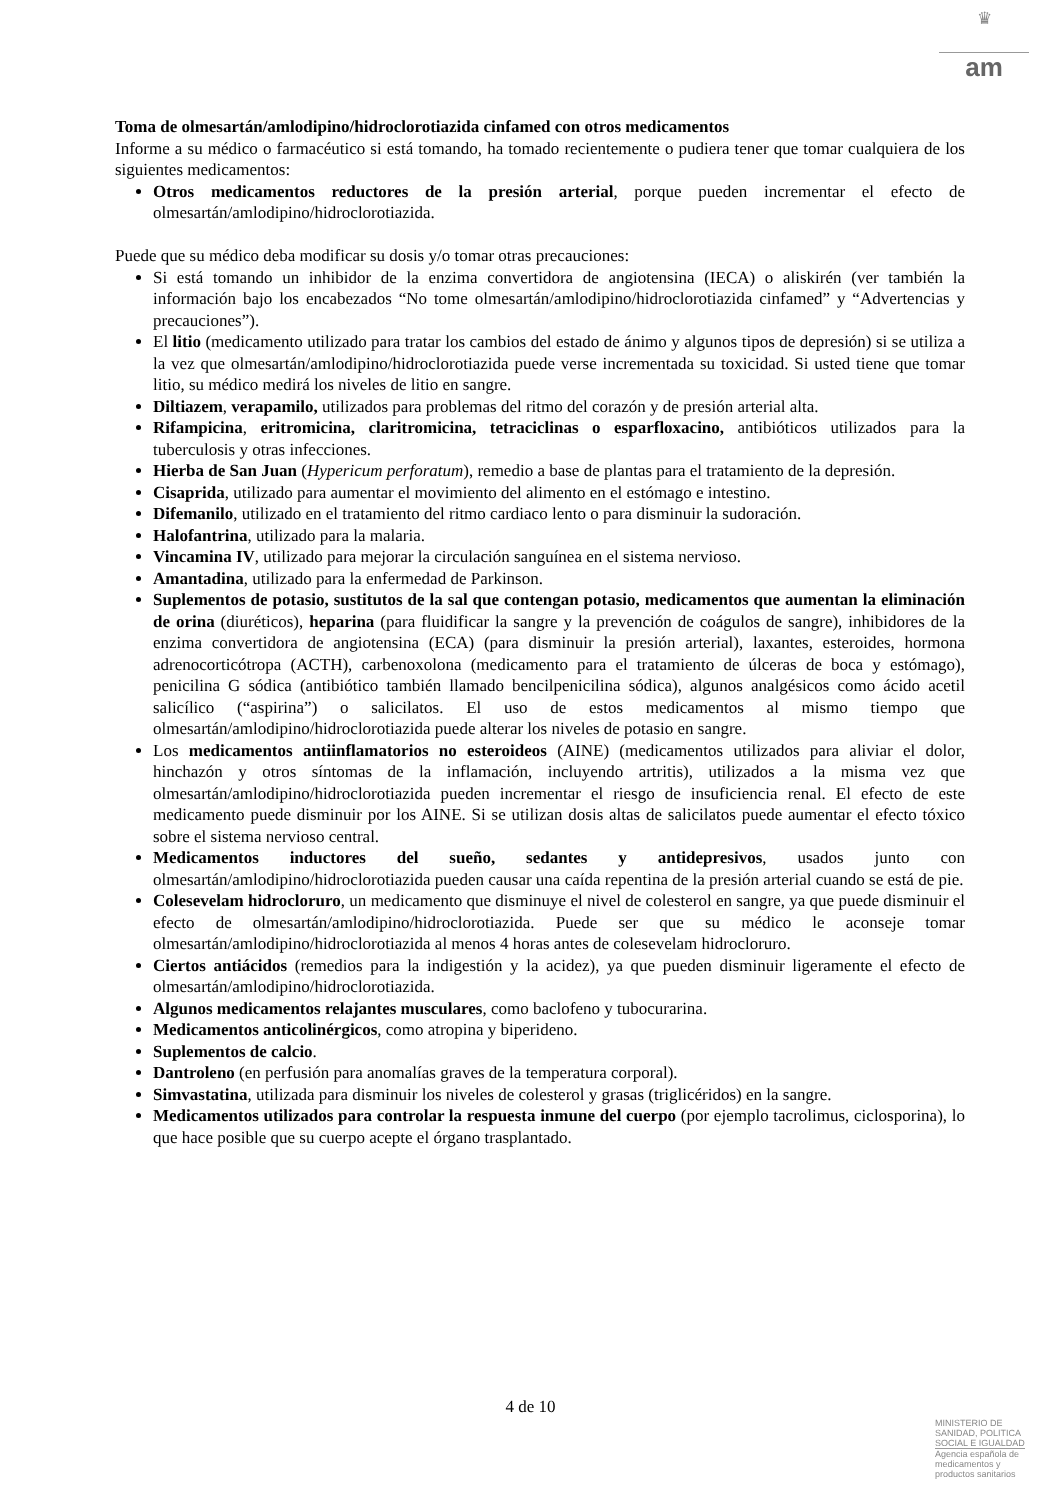♛
am
Toma de olmesartán/amlodipino/hidroclorotiazida cinfamed con otros medicamentos
Informe a su médico o farmacéutico si está tomando, ha tomado recientemente o pudiera tener que tomar cualquiera de los siguientes medicamentos:
Otros medicamentos reductores de la presión arterial, porque pueden incrementar el efecto de olmesartán/amlodipino/hidroclorotiazida.
Puede que su médico deba modificar su dosis y/o tomar otras precauciones:
Si está tomando un inhibidor de la enzima convertidora de angiotensina (IECA) o aliskirén (ver también la información bajo los encabezados “No tome olmesartán/amlodipino/hidroclorotiazida cinfamed” y “Advertencias y precauciones”).
El litio (medicamento utilizado para tratar los cambios del estado de ánimo y algunos tipos de depresión) si se utiliza a la vez que olmesartán/amlodipino/hidroclorotiazida puede verse incrementada su toxicidad. Si usted tiene que tomar litio, su médico medirá los niveles de litio en sangre.
Diltiazem, verapamilo, utilizados para problemas del ritmo del corazón y de presión arterial alta.
Rifampicina, eritromicina, claritromicina, tetraciclinas o esparfloxacino, antibióticos utilizados para la tuberculosis y otras infecciones.
Hierba de San Juan (Hypericum perforatum), remedio a base de plantas para el tratamiento de la depresión.
Cisaprida, utilizado para aumentar el movimiento del alimento en el estómago e intestino.
Difemanilo, utilizado en el tratamiento del ritmo cardiaco lento o para disminuir la sudoración.
Halofantrina, utilizado para la malaria.
Vincamina IV, utilizado para mejorar la circulación sanguínea en el sistema nervioso.
Amantadina, utilizado para la enfermedad de Parkinson.
Suplementos de potasio, sustitutos de la sal que contengan potasio, medicamentos que aumentan la eliminación de orina (diuréticos), heparina (para fluidificar la sangre y la prevención de coágulos de sangre), inhibidores de la enzima convertidora de angiotensina (ECA) (para disminuir la presión arterial), laxantes, esteroides, hormona adrenocorticótropa (ACTH), carbenoxolona (medicamento para el tratamiento de úlceras de boca y estómago), penicilina G sódica (antibiótico también llamado bencilpenicilina sódica), algunos analgésicos como ácido acetil salicílico (“aspirina”) o salicilatos. El uso de estos medicamentos al mismo tiempo que olmesartán/amlodipino/hidroclorotiazida puede alterar los niveles de potasio en sangre.
Los medicamentos antiinflamatorios no esteroideos (AINE) (medicamentos utilizados para aliviar el dolor, hinchazón y otros síntomas de la inflamación, incluyendo artritis), utilizados a la misma vez que olmesartán/amlodipino/hidroclorotiazida pueden incrementar el riesgo de insuficiencia renal. El efecto de este medicamento puede disminuir por los AINE. Si se utilizan dosis altas de salicilatos puede aumentar el efecto tóxico sobre el sistema nervioso central.
Medicamentos inductores del sueño, sedantes y antidepresivos, usados junto con olmesartán/amlodipino/hidroclorotiazida pueden causar una caída repentina de la presión arterial cuando se está de pie.
Colesevelam hidrocloruro, un medicamento que disminuye el nivel de colesterol en sangre, ya que puede disminuir el efecto de olmesartán/amlodipino/hidroclorotiazida. Puede ser que su médico le aconseje tomar olmesartán/amlodipino/hidroclorotiazida al menos 4 horas antes de colesevelam hidrocloruro.
Ciertos antiácidos (remedios para la indigestión y la acidez), ya que pueden disminuir ligeramente el efecto de olmesartán/amlodipino/hidroclorotiazida.
Algunos medicamentos relajantes musculares, como baclofeno y tubocurarina.
Medicamentos anticolinérgicos, como atropina y biperideno.
Suplementos de calcio.
Dantroleno (en perfusión para anomalías graves de la temperatura corporal).
Simvastatina, utilizada para disminuir los niveles de colesterol y grasas (triglicéridos) en la sangre.
Medicamentos utilizados para controlar la respuesta inmune del cuerpo (por ejemplo tacrolimus, ciclosporina), lo que hace posible que su cuerpo acepte el órgano trasplantado.
4 de 10
MINISTERIO DE
SANIDAD, POLITICA
SOCIAL E IGUALDAD
Agencia española de
medicamentos y
productos sanitarios